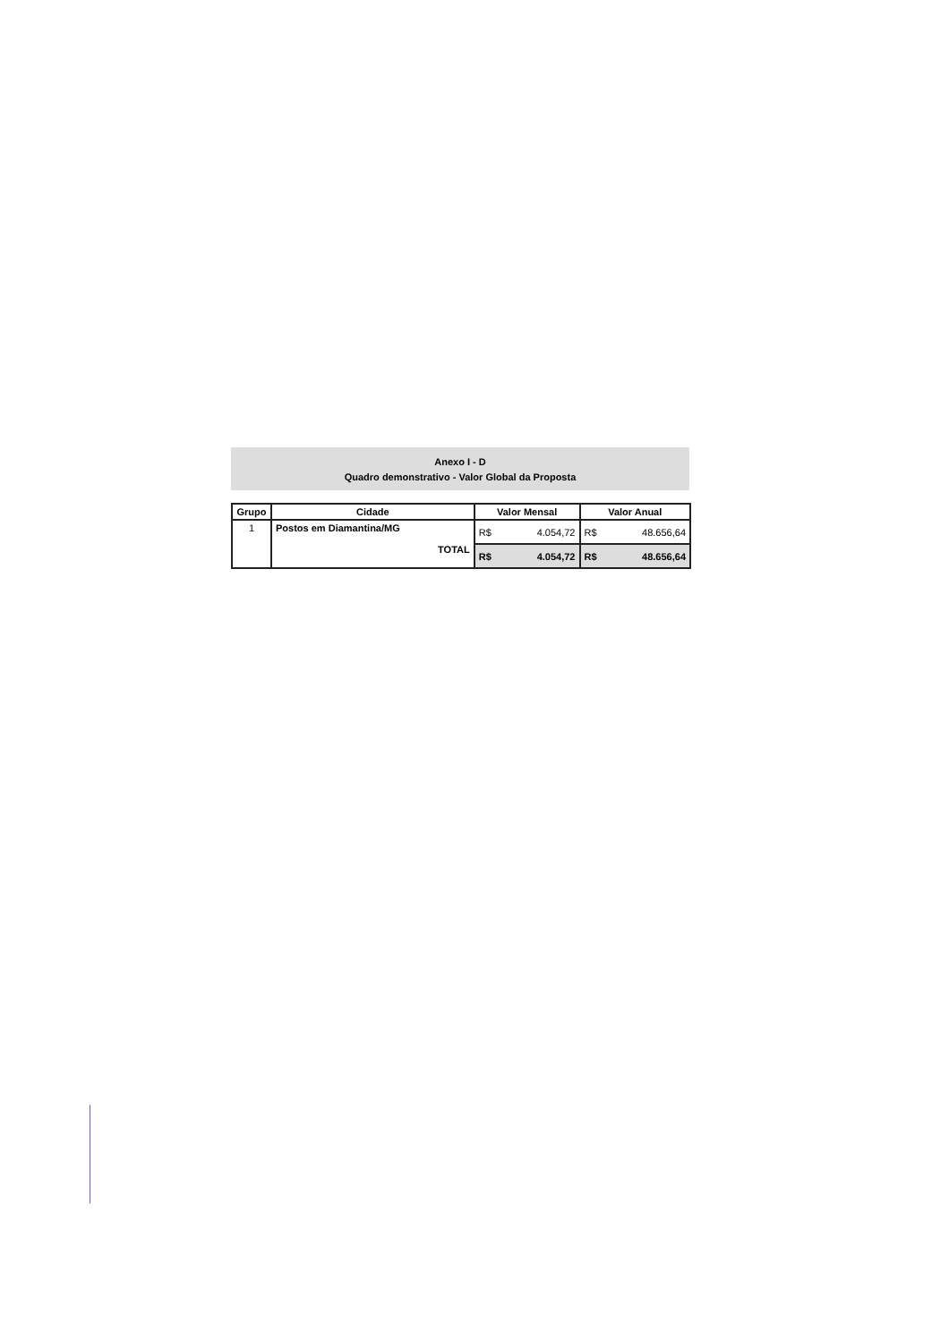Anexo I - D
Quadro demonstrativo - Valor Global da Proposta
| Grupo | Cidade | Valor Mensal | | Valor Anual | |
| --- | --- | --- | --- | --- | --- |
| 1 | Postos em Diamantina/MG TOTAL | R$ | 4.054,72 | R$ | 48.656,64 |
| | | R$ | 4.054,72 | R$ | 48.656,64 |